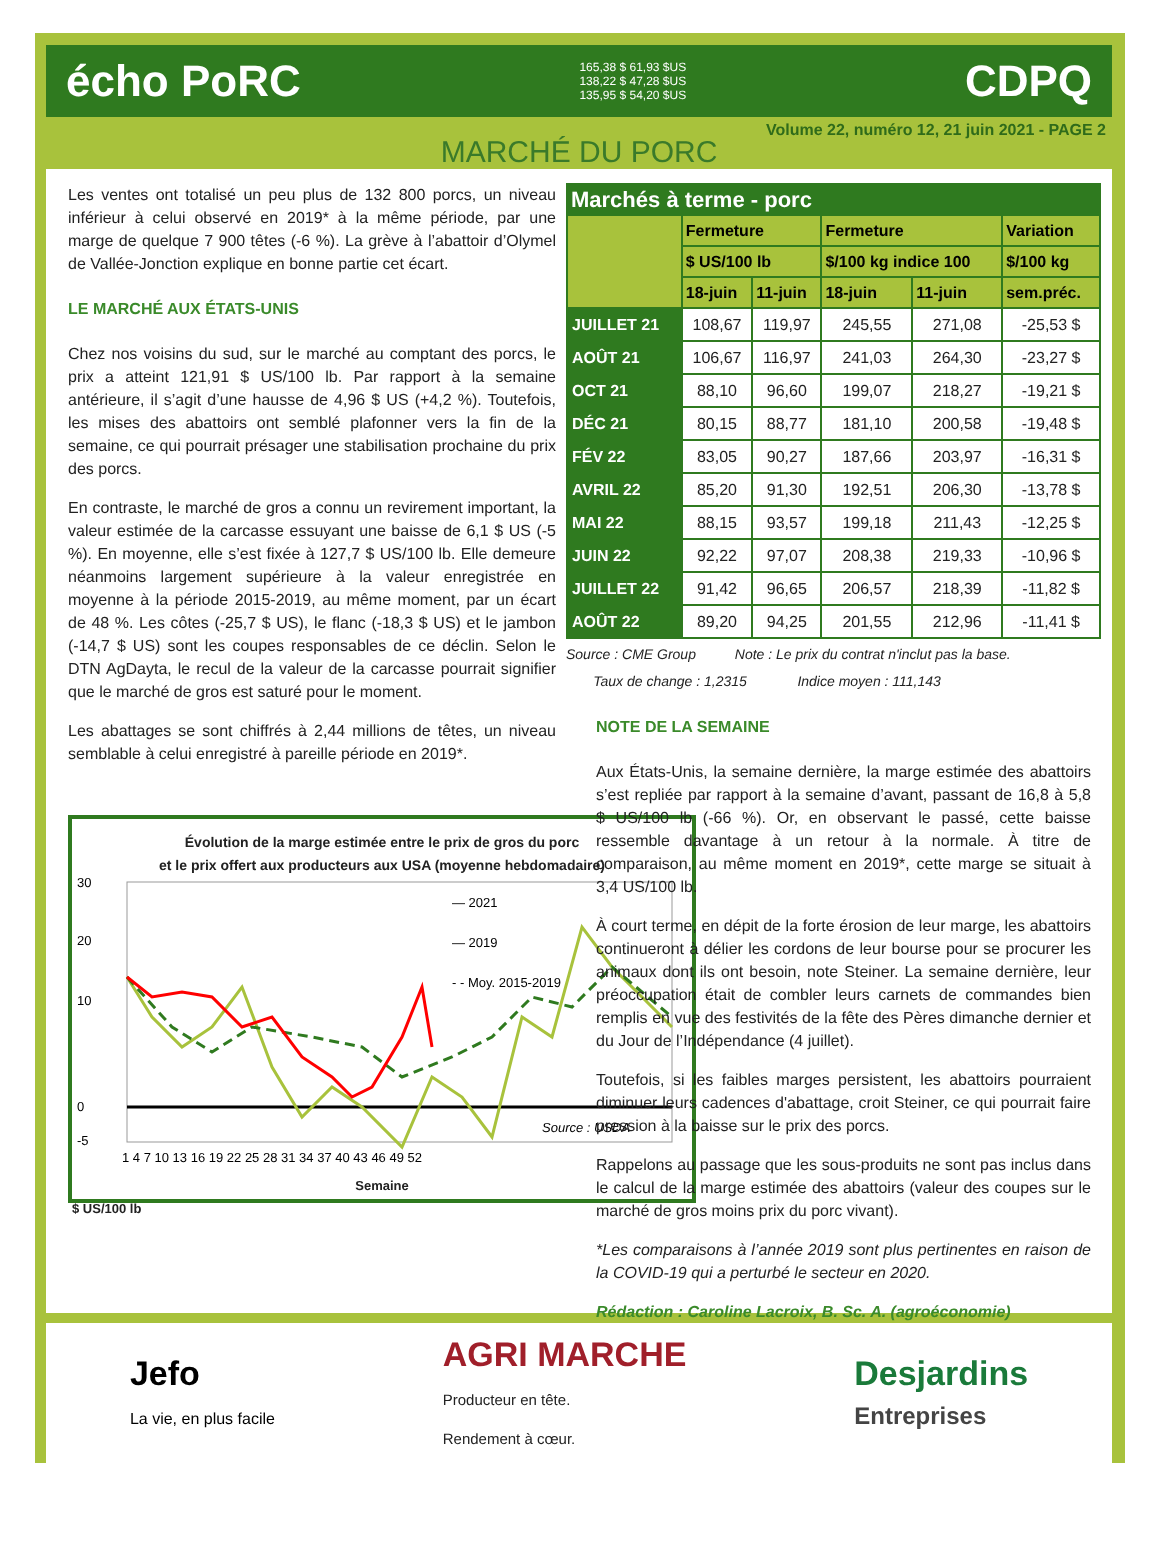écho PoRC 165,38 $ 61,93 $US
138,22 $ 47,28 $US
135,95 $ 54,20 $US CDPQ
Volume 22, numéro 12, 21 juin 2021 - PAGE 2
MARCHÉ DU PORC
Les ventes ont totalisé un peu plus de 132 800 porcs, un niveau inférieur à celui observé en 2019* à la même période, par une marge de quelque 7 900 têtes (-6 %). La grève à l’abattoir d’Olymel de Vallée-Jonction explique en bonne partie cet écart.
LE MARCHÉ AUX ÉTATS-UNIS
Chez nos voisins du sud, sur le marché au comptant des porcs, le prix a atteint 121,91 $ US/100 lb. Par rapport à la semaine antérieure, il s’agit d’une hausse de 4,96 $ US (+4,2 %). Toutefois, les mises des abattoirs ont semblé plafonner vers la fin de la semaine, ce qui pourrait présager une stabilisation prochaine du prix des porcs.
En contraste, le marché de gros a connu un revirement important, la valeur estimée de la carcasse essuyant une baisse de 6,1 $ US (-5 %). En moyenne, elle s’est fixée à 127,7 $ US/100 lb. Elle demeure néanmoins largement supérieure à la valeur enregistrée en moyenne à la période 2015-2019, au même moment, par un écart de 48 %. Les côtes (-25,7 $ US), le flanc (-18,3 $ US) et le jambon (-14,7 $ US) sont les coupes responsables de ce déclin. Selon le DTN AgDayta, le recul de la valeur de la carcasse pourrait signifier que le marché de gros est saturé pour le moment.
Les abattages se sont chiffrés à 2,44 millions de têtes, un niveau semblable à celui enregistré à pareille période en 2019*.
Évolution de la marge estimée entre le prix de gros du porc
et le prix offert aux producteurs aux USA (moyenne hebdomadaire)
30
20
10
0
-5
— 2021
— 2019
- - Moy. 2015-2019
Source : USDA
1 4 7 10 13 16 19 22 25 28 31 34 37 40 43 46 49 52
Semaine
$ US/100 lb
| Marchés à terme - porc | | | | | |
| --- | --- | --- | --- | --- | --- |
| | Fermeture | | Fermeture | | Variation |
| | $ US/100 lb | | $/100 kg indice 100 | | $/100 kg |
| | 18-juin | 11-juin | 18-juin | 11-juin | sem.préc. |
| JUILLET 21 | 108,67 | 119,97 | 245,55 | 271,08 | -25,53 $ |
| AOÛT 21 | 106,67 | 116,97 | 241,03 | 264,30 | -23,27 $ |
| OCT 21 | 88,10 | 96,60 | 199,07 | 218,27 | -19,21 $ |
| DÉC 21 | 80,15 | 88,77 | 181,10 | 200,58 | -19,48 $ |
| FÉV 22 | 83,05 | 90,27 | 187,66 | 203,97 | -16,31 $ |
| AVRIL 22 | 85,20 | 91,30 | 192,51 | 206,30 | -13,78 $ |
| MAI 22 | 88,15 | 93,57 | 199,18 | 211,43 | -12,25 $ |
| JUIN 22 | 92,22 | 97,07 | 208,38 | 219,33 | -10,96 $ |
| JUILLET 22 | 91,42 | 96,65 | 206,57 | 218,39 | -11,82 $ |
| AOÛT 22 | 89,20 | 94,25 | 201,55 | 212,96 | -11,41 $ |
Source : CME Group Note : Le prix du contrat n'inclut pas la base.
Taux de change : 1,2315 Indice moyen : 111,143
NOTE DE LA SEMAINE
Aux États-Unis, la semaine dernière, la marge estimée des abattoirs s’est repliée par rapport à la semaine d’avant, passant de 16,8 à 5,8 $ US/100 lb (-66 %). Or, en observant le passé, cette baisse ressemble davantage à un retour à la normale. À titre de comparaison, au même moment en 2019*, cette marge se situait à 3,4 US/100 lb.
À court terme, en dépit de la forte érosion de leur marge, les abattoirs continueront à délier les cordons de leur bourse pour se procurer les animaux dont ils ont besoin, note Steiner. La semaine dernière, leur préoccupation était de combler leurs carnets de commandes bien remplis en vue des festivités de la fête des Pères dimanche dernier et du Jour de l’Indépendance (4 juillet).
Toutefois, si les faibles marges persistent, les abattoirs pourraient diminuer leurs cadences d'abattage, croit Steiner, ce qui pourrait faire pression à la baisse sur le prix des porcs.
Rappelons au passage que les sous-produits ne sont pas inclus dans le calcul de la marge estimée des abattoirs (valeur des coupes sur le marché de gros moins prix du porc vivant).
*Les comparaisons à l’année 2019 sont plus pertinentes en raison de la COVID-19 qui a perturbé le secteur en 2020.
Rédaction : Caroline Lacroix, B. Sc. A. (agroéconomie)
Jefo
La vie, en plus facile AGRI MARCHE
Producteur en tête.
Rendement à cœur. Desjardins
Entreprises